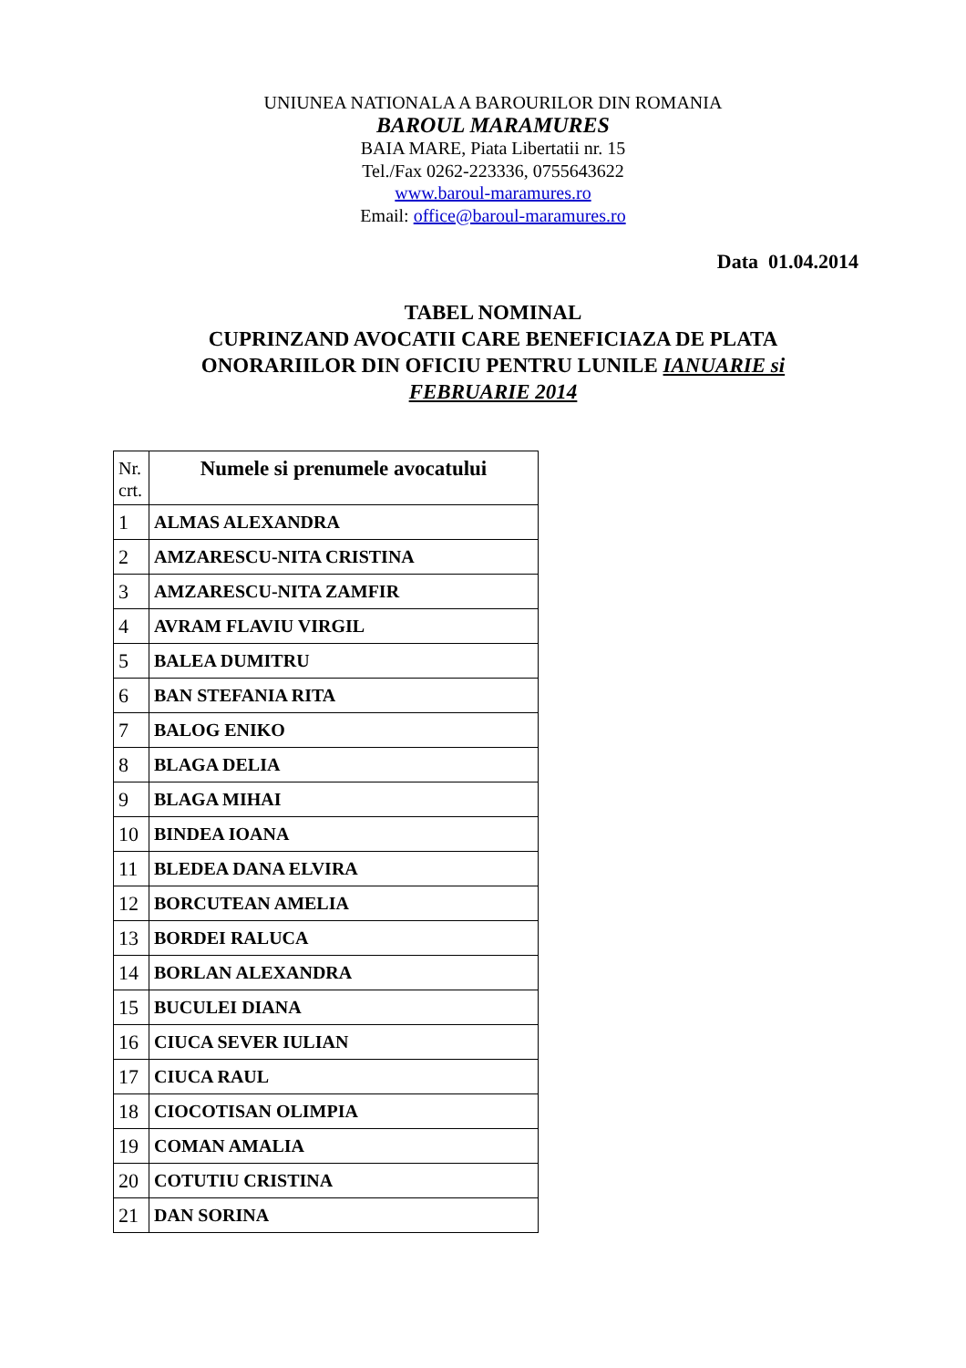UNIUNEA NATIONALA A BAROURILOR DIN ROMANIA
BAROUL MARAMURES
BAIA MARE, Piata Libertatii nr. 15
Tel./Fax 0262-223336, 0755643622
www.baroul-maramures.ro
Email: office@baroul-maramures.ro
Data 01.04.2014
TABEL NOMINAL
CUPRINZAND AVOCATII CARE BENEFICIAZA DE PLATA
ONORARIILOR DIN OFICIU PENTRU LUNILE IANUARIE si
FEBRUARIE 2014
| Nr. crt. | Numele si prenumele avocatului |
| --- | --- |
| 1 | ALMAS ALEXANDRA |
| 2 | AMZARESCU-NITA CRISTINA |
| 3 | AMZARESCU-NITA ZAMFIR |
| 4 | AVRAM FLAVIU VIRGIL |
| 5 | BALEA DUMITRU |
| 6 | BAN STEFANIA RITA |
| 7 | BALOG ENIKO |
| 8 | BLAGA DELIA |
| 9 | BLAGA MIHAI |
| 10 | BINDEA IOANA |
| 11 | BLEDEA DANA ELVIRA |
| 12 | BORCUTEAN AMELIA |
| 13 | BORDEI RALUCA |
| 14 | BORLAN ALEXANDRA |
| 15 | BUCULEI DIANA |
| 16 | CIUCA SEVER IULIAN |
| 17 | CIUCA RAUL |
| 18 | CIOCOTISAN OLIMPIA |
| 19 | COMAN AMALIA |
| 20 | COTUTIU CRISTINA |
| 21 | DAN SORINA |